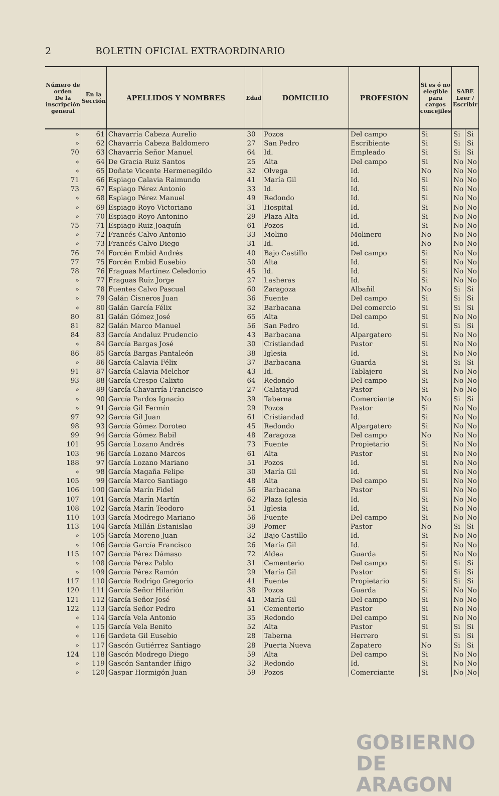2 BOLETIN OFICIAL EXTRAORDINARIO
| Número de orden De la inscripción general | En la Sección | APELLIDOS Y NOMBRES | Edad | DOMICILIO | PROFESIÓN | Si es ó no elegible para cargos concejiles | SABE Leer / Escribir | |
| --- | --- | --- | --- | --- | --- | --- | --- | --- |
| » | 61 | Chavarría Cabeza Aurelio | 30 | Pozos | Del campo | Si | Si | Si |
| » | 62 | Chavarría Cabeza Baldomero | 27 | San Pedro | Escribiente | Si | Si | Si |
| 70 | 63 | Chavarría Señor Manuel | 64 | Id. | Empleado | Si | Si | Si |
| » | 64 | De Gracia Ruiz Santos | 25 | Alta | Del campo | Si | No | No |
| » | 65 | Doñate Vicente Hermenegildo | 32 | Olvega | Id. | No | No | No |
| 71 | 66 | Espiago Calavia Raimundo | 41 | María Gil | Id. | Si | No | No |
| 73 | 67 | Espiago Pérez Antonio | 33 | Id. | Id. | Si | No | No |
| » | 68 | Espiago Pérez Manuel | 49 | Redondo | Id. | Si | No | No |
| » | 69 | Espiago Royo Victoriano | 31 | Hospital | Id. | Si | No | No |
| » | 70 | Espiago Royo Antonino | 29 | Plaza Alta | Id. | Si | No | No |
| 75 | 71 | Espiago Ruiz Joaquín | 61 | Pozos | Id. | Si | No | No |
| » | 72 | Francés Calvo Antonio | 33 | Molino | Molinero | No | No | No |
| » | 73 | Francés Calvo Diego | 31 | Id. | Id. | No | No | No |
| 76 | 74 | Forcén Embid Andrés | 40 | Bajo Castillo | Del campo | Si | No | No |
| 77 | 75 | Forcén Embid Eusebio | 50 | Alta | Id. | Si | No | No |
| 78 | 76 | Fraguas Martínez Celedonio | 45 | Id. | Id. | Si | No | No |
| » | 77 | Fraguas Ruiz Jorge | 27 | Lasheras | Id. | Si | No | No |
| » | 78 | Fuentes Calvo Pascual | 60 | Zaragoza | Albañil | No | Si | Si |
| » | 79 | Galán Cisneros Juan | 36 | Fuente | Del campo | Si | Si | Si |
| » | 80 | Galán García Félix | 32 | Barbacana | Del comercio | Si | Si | Si |
| 80 | 81 | Galán Gómez José | 65 | Alta | Del campo | Si | No | No |
| 81 | 82 | Galán Marco Manuel | 56 | San Pedro | Id. | Si | Si | Si |
| 84 | 83 | García Andaluz Prudencio | 43 | Barbacana | Alpargatero | Si | No | No |
| » | 84 | García Bargas José | 30 | Cristiandad | Pastor | Si | No | No |
| 86 | 85 | García Bargas Pantaleón | 38 | Iglesia | Id. | Si | No | No |
| » | 86 | García Calavia Félix | 37 | Barbacana | Guarda | Si | Si | Si |
| 91 | 87 | García Calavia Melchor | 43 | Id. | Tablajero | Si | No | No |
| 93 | 88 | García Crespo Calixto | 64 | Redondo | Del campo | Si | No | No |
| » | 89 | García Chavarría Francisco | 27 | Calatayud | Pastor | Si | No | No |
| » | 90 | García Pardos Ignacio | 39 | Taberna | Comerciante | No | Si | Si |
| » | 91 | García Gil Fermín | 29 | Pozos | Pastor | Si | No | No |
| 97 | 92 | García Gil Juan | 61 | Cristiandad | Id. | Si | No | No |
| 98 | 93 | García Gómez Doroteo | 45 | Redondo | Alpargatero | Si | No | No |
| 99 | 94 | García Gómez Babil | 48 | Zaragoza | Del campo | No | No | No |
| 101 | 95 | García Lozano Andrés | 73 | Fuente | Propietario | Si | No | No |
| 103 | 96 | García Lozano Marcos | 61 | Alta | Pastor | Si | No | No |
| 188 | 97 | García Lozano Mariano | 51 | Pozos | Id. | Si | No | No |
| » | 98 | García Magaña Felipe | 30 | María Gil | Id. | Si | No | No |
| 105 | 99 | García Marco Santiago | 48 | Alta | Del campo | Si | No | No |
| 106 | 100 | García Marín Fidel | 56 | Barbacana | Pastor | Si | No | No |
| 107 | 101 | García Marín Martín | 62 | Plaza Iglesia | Id. | Si | No | No |
| 108 | 102 | García Marín Teodoro | 51 | Iglesia | Id. | Si | No | No |
| 110 | 103 | García Modrego Mariano | 56 | Fuente | Del campo | Si | No | No |
| 113 | 104 | García Millán Estanislao | 39 | Pomer | Pastor | No | Si | Si |
| » | 105 | García Moreno Juan | 32 | Bajo Castillo | Id. | Si | No | No |
| » | 106 | García García Francisco | 26 | María Gil | Id. | Si | No | No |
| 115 | 107 | García Pérez Dámaso | 72 | Aldea | Guarda | Si | No | No |
| » | 108 | García Pérez Pablo | 31 | Cementerio | Del campo | Si | Si | Si |
| » | 109 | García Pérez Ramón | 29 | María Gil | Pastor | Si | Si | Si |
| 117 | 110 | García Rodrigo Gregorio | 41 | Fuente | Propietario | Si | Si | Si |
| 120 | 111 | García Señor Hilarión | 38 | Pozos | Guarda | Si | No | No |
| 121 | 112 | García Señor José | 41 | María Gil | Del campo | Si | No | No |
| 122 | 113 | García Señor Pedro | 51 | Cementerio | Pastor | Si | No | No |
| » | 114 | García Vela Antonio | 35 | Redondo | Del campo | Si | No | No |
| » | 115 | García Vela Benito | 52 | Alta | Pastor | Si | Si | Si |
| » | 116 | Gardeta Gil Eusebio | 28 | Taberna | Herrero | Si | Si | Si |
| » | 117 | Gascón Gutiérrez Santiago | 28 | Puerta Nueva | Zapatero | No | Si | Si |
| 124 | 118 | Gascón Modrego Diego | 59 | Alta | Del campo | Si | No | No |
| » | 119 | Gascón Santander Iñigo | 32 | Redondo | Id. | Si | No | No |
| » | 120 | Gaspar Hormigón Juan | 59 | Pozos | Comerciante | Si | No | No |
GOBIERNO
DE ARAGON